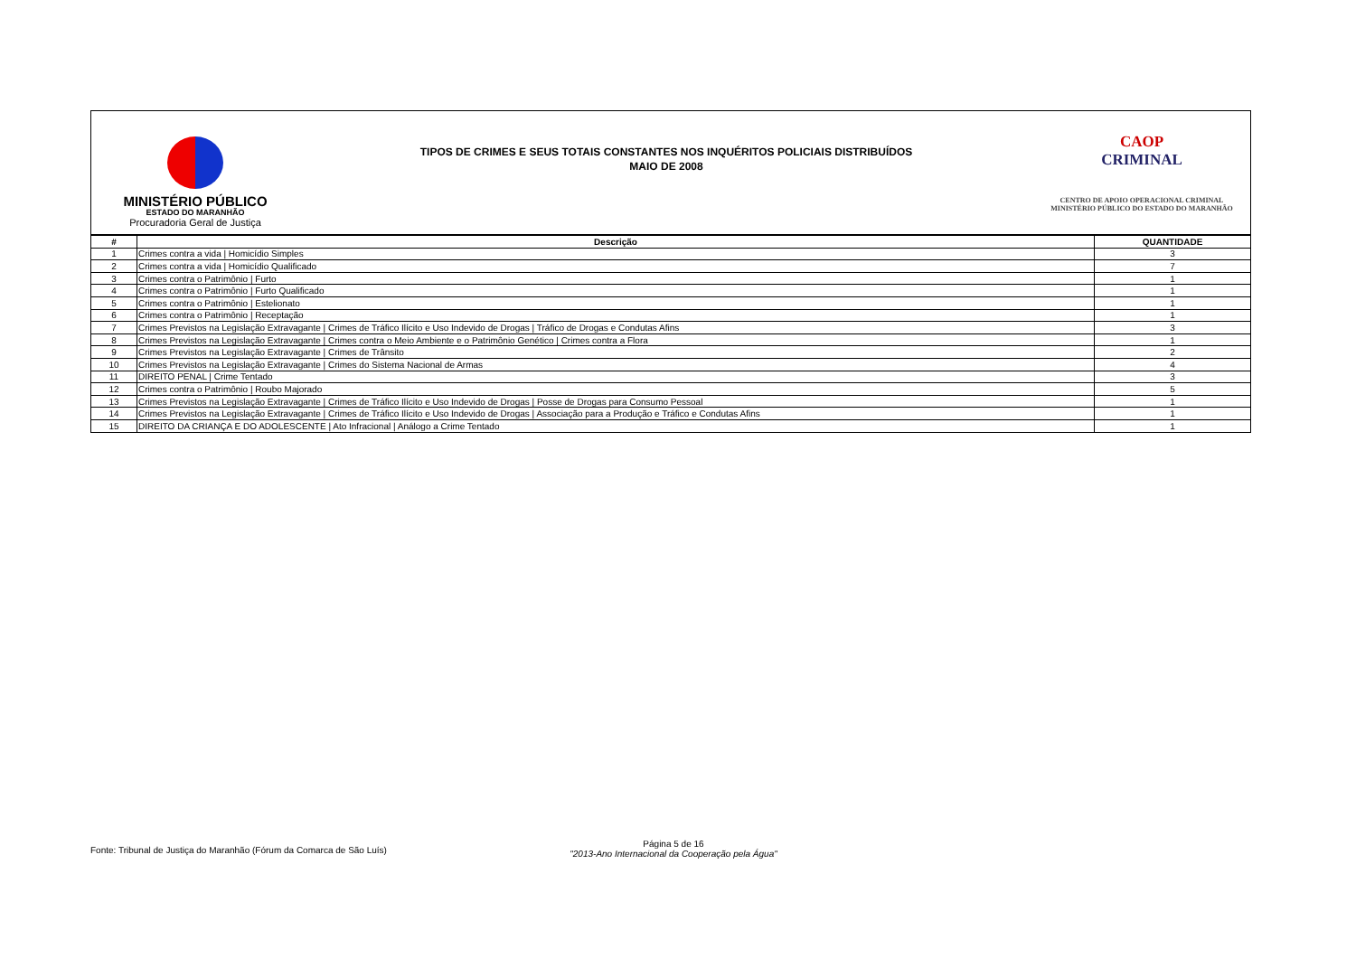MINISTÉRIO PÚBLICO
ESTADO DO MARANHÃO
Procuradoria Geral de Justiça
TIPOS DE CRIMES E SEUS TOTAIS CONSTANTES NOS INQUÉRITOS POLICIAIS DISTRIBUÍDOS
MAIO DE 2008
CAOP
CRIMINAL
CENTRO DE APOIO OPERACIONAL CRIMINAL
MINISTÉRIO PÚBLICO DO ESTADO DO MARANHÃO
| # | Descrição | QUANTIDADE |
| --- | --- | --- |
| 1 | Crimes contra a vida / Homicídio Simples | 3 |
| 2 | Crimes contra a vida / Homicídio Qualificado | 7 |
| 3 | Crimes contra o Patrimônio / Furto | 1 |
| 4 | Crimes contra o Patrimônio / Furto Qualificado | 1 |
| 5 | Crimes contra o Patrimônio / Estelionato | 1 |
| 6 | Crimes contra o Patrimônio / Receptação | 1 |
| 7 | Crimes Previstos na Legislação Extravagante / Crimes de Tráfico Ilícito e Uso Indevido de Drogas / Tráfico de Drogas e Condutas Afins | 3 |
| 8 | Crimes Previstos na Legislação Extravagante / Crimes contra o Meio Ambiente e o Patrimônio Genético / Crimes contra a Flora | 1 |
| 9 | Crimes Previstos na Legislação Extravagante / Crimes de Trânsito | 2 |
| 10 | Crimes Previstos na Legislação Extravagante / Crimes do Sistema Nacional de Armas | 4 |
| 11 | DIREITO PENAL / Crime Tentado | 3 |
| 12 | Crimes contra o Patrimônio / Roubo Majorado | 5 |
| 13 | Crimes Previstos na Legislação Extravagante / Crimes de Tráfico Ilícito e Uso Indevido de Drogas / Posse de Drogas para Consumo Pessoal | 1 |
| 14 | Crimes Previstos na Legislação Extravagante / Crimes de Tráfico Ilícito e Uso Indevido de Drogas / Associação para a Produção e Tráfico e Condutas Afins | 1 |
| 15 | DIREITO DA CRIANÇA E DO ADOLESCENTE / Ato Infracional / Análogo a Crime Tentado | 1 |
Fonte: Tribunal de Justiça do Maranhão (Fórum da Comarca de São Luís)
Página 5 de 16
"2013-Ano Internacional da Cooperação pela Água"